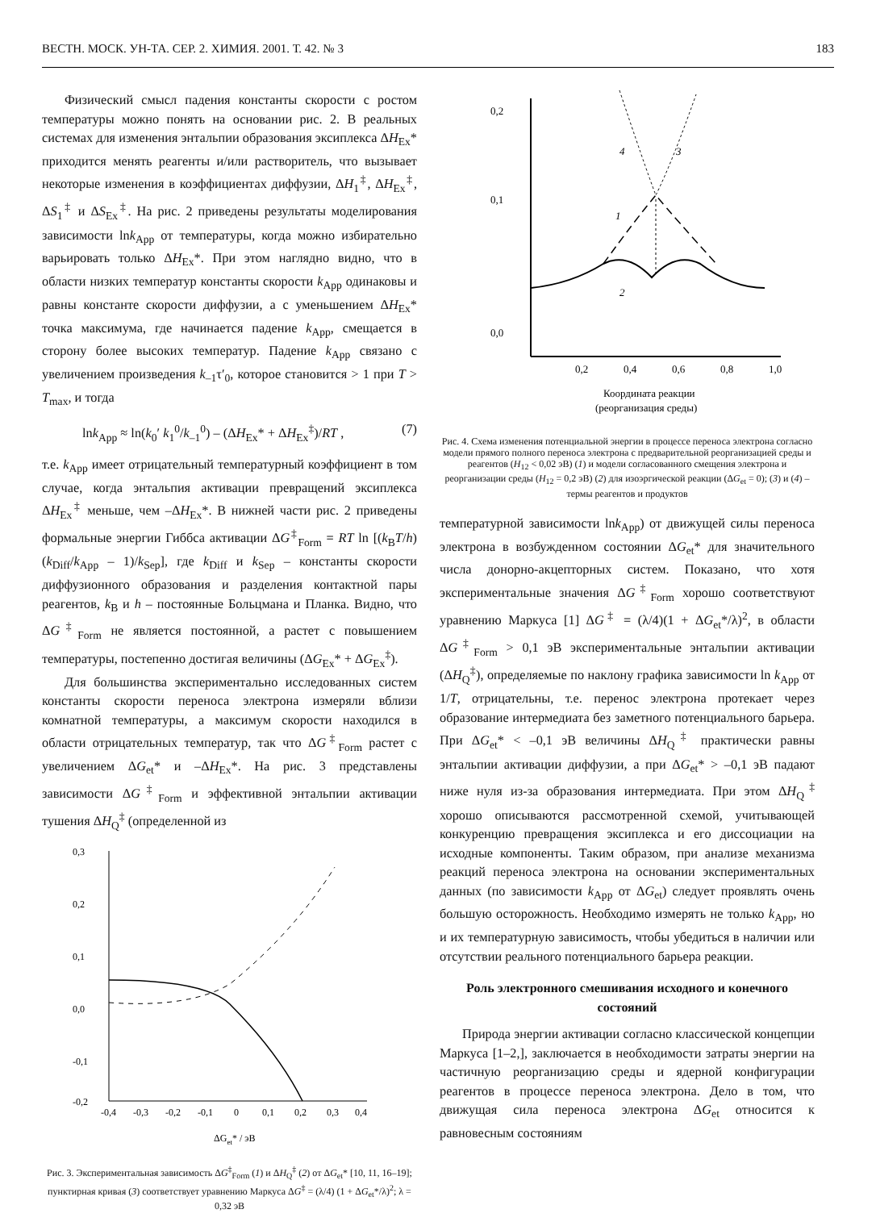ВЕСТН. МОСК. УН-ТА. СЕР. 2. ХИМИЯ. 2001. Т. 42. № 3 183
Физический смысл падения константы скорости с ростом температуры можно понять на основании рис. 2. В реальных системах для изменения энтальпии образования эксиплекса ΔH<sub>Ex</sub>* приходится менять реагенты и/или растворитель, что вызывает некоторые изменения в коэффициентах диффузии, ΔH<sub>1</sub><sup>‡</sup>, ΔH<sub>Ex</sub><sup>‡</sup>, ΔS<sub>1</sub><sup>‡</sup> и ΔS<sub>Ex</sub><sup>‡</sup>. На рис. 2 приведены результаты моделирования зависимости lnk<sub>App</sub> от температуры, когда можно избирательно варьировать только ΔH<sub>Ex</sub>*. При этом наглядно видно, что в области низких температур константы скорости k<sub>App</sub> одинаковы и равны константе скорости диффузии, а с уменьшением ΔH<sub>Ex</sub>* точка максимума, где начинается падение k<sub>App</sub>, смещается в сторону более высоких температур. Падение k<sub>App</sub> связано с увеличением произведения k<sub>–1</sub>τ′<sub>0</sub>, которое становится > 1 при T > T<sub>max</sub>, и тогда
lnk<sub>App</sub> ≈ ln(k<sub>0</sub>′ k<sub>1</sub><sup>0</sup>/k<sub>–1</sub><sup>0</sup>) – (ΔH<sub>Ex</sub>* + ΔH<sub>Ex</sub><sup>‡</sup>)/RT , (7)
т.е. k<sub>App</sub> имеет отрицательный температурный коэффициент в том случае, когда энтальпия активации превращений эксиплекса ΔH<sub>Ex</sub><sup>‡</sup> меньше, чем –ΔH<sub>Ex</sub>*. В нижней части рис. 2 приведены формальные энергии Гиббса активации ΔG<sup>‡</sup><sub>Form</sub> = RT ln [(k<sub>B</sub>T/h) (k<sub>Diff</sub>/k<sub>App</sub> – 1)/k<sub>Sep</sub>], где k<sub>Diff</sub> и k<sub>Sep</sub> – константы скорости диффузионного образования и разделения контактной пары реагентов, k<sub>B</sub> и h – постоянные Больцмана и Планка. Видно, что ΔG<sup>‡</sup><sub>Form</sub> не является постоянной, а растет с повышением температуры, постепенно достигая величины (ΔG<sub>Ex</sub>* + ΔG<sub>Ex</sub><sup>‡</sup>).
Для большинства экспериментально исследованных систем константы скорости переноса электрона измеряли вблизи комнатной температуры, а максимум скорости находился в области отрицательных температур, так что ΔG<sup>‡</sup><sub>Form</sub> растет с увеличением ΔG<sub>et</sub>* и –ΔH<sub>Ex</sub>*. На рис. 3 представлены зависимости ΔG<sup>‡</sup><sub>Form</sub> и эффективной энтальпии активации тушения ΔH<sub>Q</sub><sup>‡</sup> (определенной из
0,3
0,2
0,1
0,0
-0,1
-0,2
-0,4
-0,3
-0,2
-0,1
0
0,1
0,2
0,3
0,4
ΔGet* / эВ
Рис. 3. Экспериментальная зависимость ΔG<sup>‡</sup><sub>Form</sub> (1) и ΔH<sub>Q</sub><sup>‡</sup> (2) от ΔG<sub>et</sub>* [10, 11, 16–19]; пунктирная кривая (3) соответствует уравнению Маркуса ΔG<sup>‡</sup> = (λ/4) (1 + ΔG<sub>et</sub>*/λ)<sup>2</sup>; λ = 0,32 эВ
0,2
0,1
0,0
0,2
0,4
0,6
0,8
1,0
Координата реакции
(реорганизация среды)
4
3
1
2
Рис. 4. Схема изменения потенциальной энергии в процессе переноса электрона согласно модели прямого полного переноса электрона с предварительной реорганизацией среды и реагентов (H<sub>12</sub> < 0,02 эВ) (1) и модели согласованного смещения электрона и реорганизации среды (H<sub>12</sub> = 0,2 эВ) (2) для изоэргической реакции (ΔG<sub>et</sub> = 0); (3) и (4) – термы реагентов и продуктов
температурной зависимости lnk<sub>App</sub>) от движущей силы переноса электрона в возбужденном состоянии ΔG<sub>et</sub>* для значительного числа донорно-акцепторных систем. Показано, что хотя экспериментальные значения ΔG<sup>‡</sup><sub>Form</sub> хорошо соответствуют уравнению Маркуса [1] ΔG<sup>‡</sup> = (λ/4)(1 + ΔG<sub>et</sub>*/λ)<sup>2</sup>, в области ΔG<sup>‡</sup><sub>Form</sub> > 0,1 эВ экспериментальные энтальпии активации (ΔH<sub>Q</sub><sup>‡</sup>), определяемые по наклону графика зависимости ln k<sub>App</sub> от 1/T, отрицательны, т.е. перенос электрона протекает через образование интермедиата без заметного потенциального барьера. При ΔG<sub>et</sub>* < –0,1 эВ величины ΔH<sub>Q</sub><sup>‡</sup> практически равны энтальпии активации диффузии, а при ΔG<sub>et</sub>* > –0,1 эВ падают ниже нуля из-за образования интермедиата. При этом ΔH<sub>Q</sub><sup>‡</sup> хорошо описываются рассмотренной схемой, учитывающей конкуренцию превращения эксиплекса и его диссоциации на исходные компоненты. Таким образом, при анализе механизма реакций переноса электрона на основании экспериментальных данных (по зависимости k<sub>App</sub> от ΔG<sub>et</sub>) следует проявлять очень большую осторожность. Необходимо измерять не только k<sub>App</sub>, но и их температурную зависимость, чтобы убедиться в наличии или отсутствии реального потенциального барьера реакции.
Роль электронного смешивания исходного и конечного состояний
Природа энергии активации согласно классической концепции Маркуса [1–2,], заключается в необходимости затраты энергии на частичную реорганизацию среды и ядерной конфигурации реагентов в процессе переноса электрона. Дело в том, что движущая сила переноса электрона ΔG<sub>et</sub> относится к равновесным состояниям